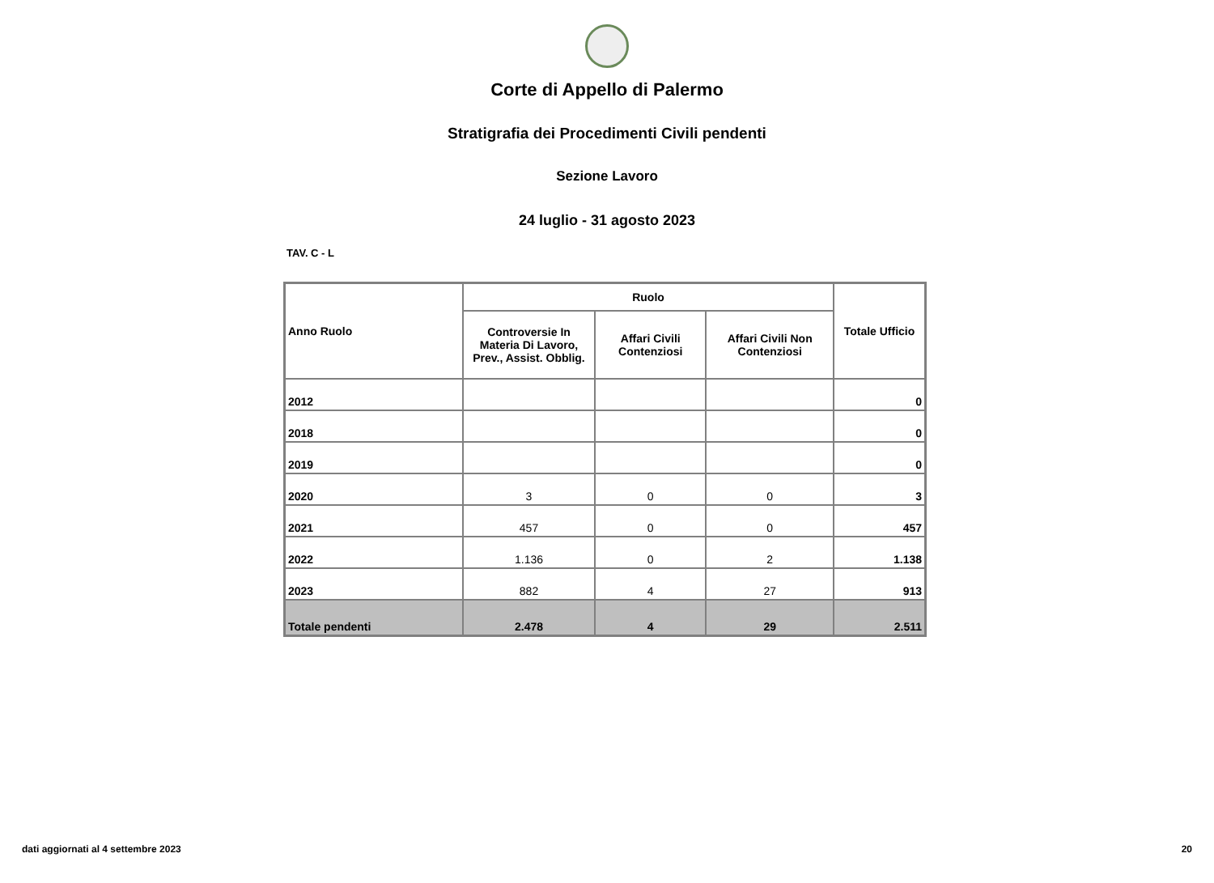Corte di Appello di Palermo
Stratigrafia dei Procedimenti Civili pendenti
Sezione Lavoro
24 luglio - 31 agosto 2023
TAV. C - L
| Anno Ruolo | Ruolo | | | Totale Ufficio |
| --- | --- | --- | --- | --- |
| | Controversie In Materia Di Lavoro, Prev., Assist. Obblig. | Affari Civili Contenziosi | Affari Civili Non Contenziosi | |
| 2012 | | | | 0 |
| 2018 | | | | 0 |
| 2019 | | | | 0 |
| 2020 | 3 | 0 | 0 | 3 |
| 2021 | 457 | 0 | 0 | 457 |
| 2022 | 1.136 | 0 | 2 | 1.138 |
| 2023 | 882 | 4 | 27 | 913 |
| Totale pendenti | 2.478 | 4 | 29 | 2.511 |
dati aggiornati al 4 settembre 2023 20